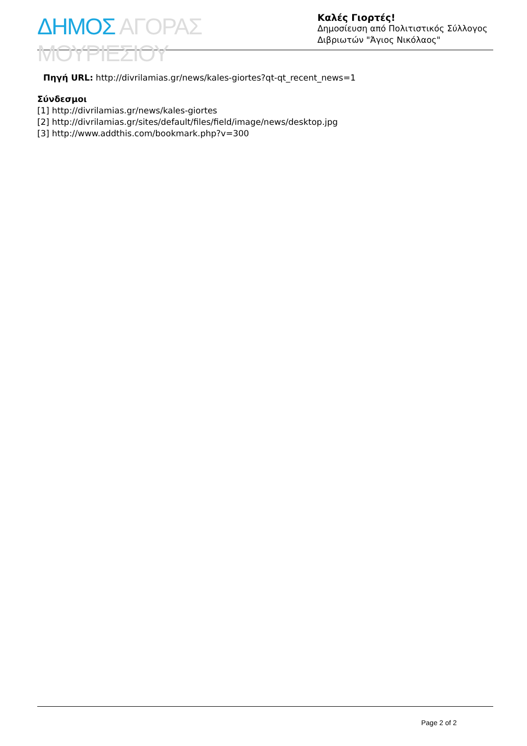ΔΗΜΟΣ ΑΓΟΡΑΣ ΜΟΥΡΙΕΣΙΟΥ
Καλές Γιορτές!
Δημοσίευση από Πολιτιστικός Σύλλογος Διβριωτών "Άγιος Νικόλαος"
Πηγή URL: http://divrilamias.gr/news/kales-giortes?qt-qt_recent_news=1
Σύνδεσμοι
[1] http://divrilamias.gr/news/kales-giortes
[2] http://divrilamias.gr/sites/default/files/field/image/news/desktop.jpg
[3] http://www.addthis.com/bookmark.php?v=300
Page 2 of 2